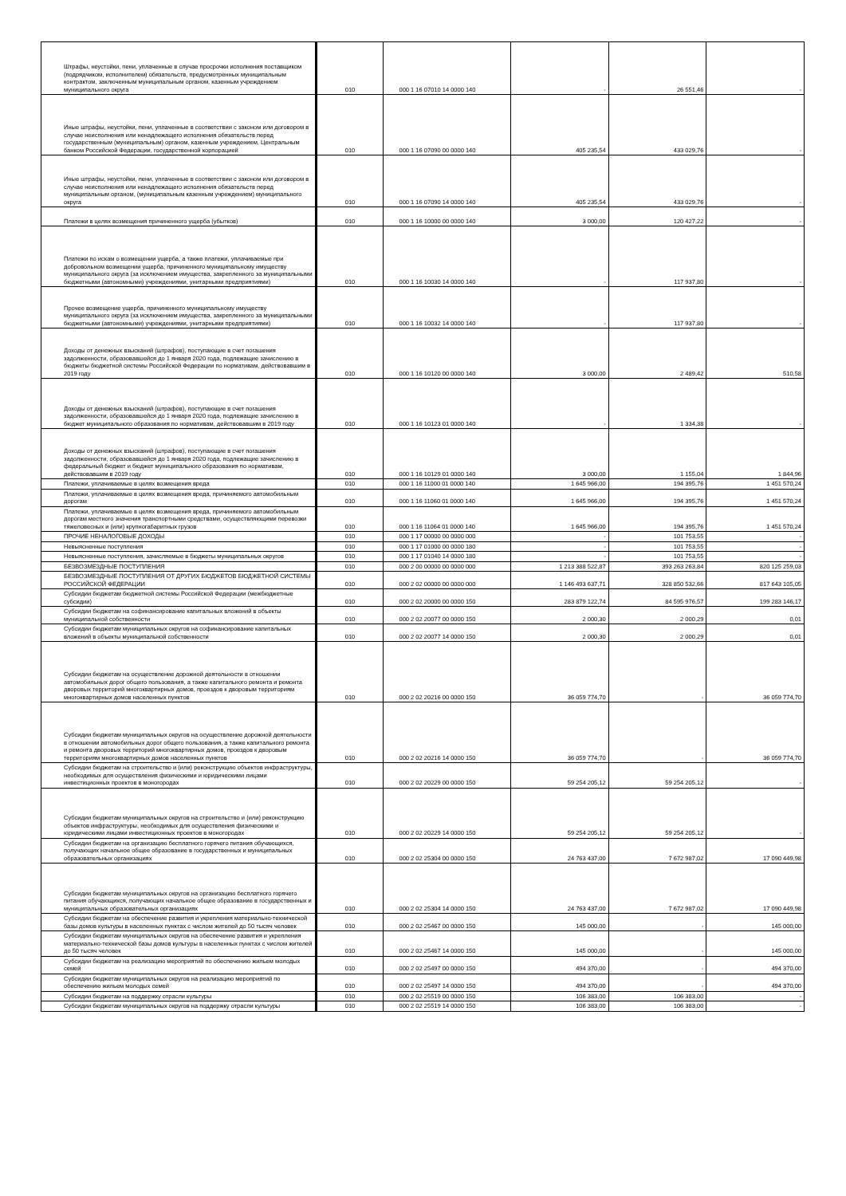| Штрафы, неустойки, пени, уплаченные в случае просрочки исполнения поставщиком (подрядчиком, исполнителем) обязательств, предусмотренных муниципальным контрактом, заключенным муниципальным органом, казенным учреждением муниципального округа | 010 | 000 1 16 07010 14 0000 140 | - | 26 551,46 | - |
| Иные штрафы, неустойки, пени, уплаченные в соответствии с законом или договором в случае неисполнения или ненадлежащего исполнения обязательств перед государственным (муниципальным) органом, казенным учреждением, Центральным банком Российской Федерации, государственной корпорацией | 010 | 000 1 16 07090 00 0000 140 | 405 235,54 | 433 029,76 | - |
| Иные штрафы, неустойки, пени, уплаченные в соответствии с законом или договором в случае неисполнения или ненадлежащего исполнения обязательств перед муниципальным органом, (муниципальным казенным учреждением) муниципального округа | 010 | 000 1 16 07090 14 0000 140 | 405 235,54 | 433 029,76 | - |
| Платежи в целях возмещения причиненного ущерба (убытков) | 010 | 000 1 16 10000 00 0000 140 | 3 000,00 | 120 427,22 | - |
| Платежи по искам о возмещении ущерба, а также платежи, уплачиваемые при добровольном возмещении ущерба, причиненного муниципальному имуществу муниципального округа (за исключением имущества, закрепленного за муниципальными бюджетными (автономными) учреждениями, унитарными предприятиями) | 010 | 000 1 16 10030 14 0000 140 | - | 117 937,80 | - |
| Прочее возмещение ущерба, причиненного муниципальному имуществу муниципального округа (за исключением имущества, закрепленного за муниципальными бюджетными (автономными) учреждениями, унитарными предприятиями) | 010 | 000 1 16 10032 14 0000 140 | - | 117 937,80 | - |
| Доходы от денежных взысканий (штрафов), поступающие в счет погашения задолженности, образовавшейся до 1 января 2020 года, подлежащие зачислению в бюджеты бюджетной системы Российской Федерации по нормативам, действовавшим в 2019 году | 010 | 000 1 16 10120 00 0000 140 | 3 000,00 | 2 489,42 | 510,58 |
| Доходы от денежных взысканий (штрафов), поступающие в счет погашения задолженности, образовавшейся до 1 января 2020 года, подлежащие зачислению в бюджет муниципального образования по нормативам, действовавшим в 2019 году | 010 | 000 1 16 10123 01 0000 140 | - | 1 334,38 | - |
| Доходы от денежных взысканий (штрафов), поступающие в счет погашения задолженности, образовавшейся до 1 января 2020 года, подлежащие зачислению в федеральный бюджет и бюджет муниципального образования по нормативам, действовавшим в 2019 году | 010 | 000 1 16 10129 01 0000 140 | 3 000,00 | 1 155,04 | 1 844,96 |
| Платежи, уплачиваемые в целях возмещения вреда | 010 | 000 1 16 11000 01 0000 140 | 1 645 966,00 | 194 395,76 | 1 451 570,24 |
| Платежи, уплачиваемые в целях возмещения вреда, причиняемого автомобильным дорогам | 010 | 000 1 16 11060 01 0000 140 | 1 645 966,00 | 194 395,76 | 1 451 570,24 |
| Платежи, уплачиваемые в целях возмещения вреда, причиняемого автомобильным дорогам местного значения транспортными средствами, осуществляющими перевозки тяжеловесных и (или) крупногабаритных грузов | 010 | 000 1 16 11064 01 0000 140 | 1 645 966,00 | 194 395,76 | 1 451 570,24 |
| ПРОЧИЕ НЕНАЛОГОВЫЕ ДОХОДЫ | 010 | 000 1 17 00000 00 0000 000 | - | 101 753,55 | - |
| Невыясненные поступления | 010 | 000 1 17 01000 00 0000 180 | - | 101 753,55 | - |
| Невыясненные поступления, зачисляемые в бюджеты муниципальных округов | 010 | 000 1 17 01040 14 0000 180 | - | 101 753,55 | - |
| БЕЗВОЗМЕЗДНЫЕ ПОСТУПЛЕНИЯ | 010 | 000 2 00 00000 00 0000 000 | 1 213 388 522,87 | 393 263 263,84 | 820 125 259,03 |
| БЕЗВОЗМЕЗДНЫЕ ПОСТУПЛЕНИЯ ОТ ДРУГИХ БЮДЖЕТОВ БЮДЖЕТНОЙ СИСТЕМЫ РОССИЙСКОЙ ФЕДЕРАЦИИ | 010 | 000 2 02 00000 00 0000 000 | 1 146 493 637,71 | 328 850 532,66 | 817 643 105,05 |
| Субсидии бюджетам бюджетной системы Российской Федерации (межбюджетные субсидии) | 010 | 000 2 02 20000 00 0000 150 | 283 879 122,74 | 84 595 976,57 | 199 283 146,17 |
| Субсидии бюджетам на софинансирование капитальных вложений в объекты муниципальной собственности | 010 | 000 2 02 20077 00 0000 150 | 2 000,30 | 2 000,29 | 0,01 |
| Субсидии бюджетам муниципальных округов на софинансирование капитальных вложений в объекты муниципальной собственности | 010 | 000 2 02 20077 14 0000 150 | 2 000,30 | 2 000,29 | 0,01 |
| Субсидии бюджетам на осуществление дорожной деятельности в отношении автомобильных дорог общего пользования, а также капитального ремонта и ремонта дворовых территорий многоквартирных домов, проездов к дворовым территориям многоквартирных домов населенных пунктов | 010 | 000 2 02 20216 00 0000 150 | 36 059 774,70 | - | 36 059 774,70 |
| Субсидии бюджетам муниципальных округов на осуществление дорожной деятельности в отношении автомобильных дорог общего пользования, а также капитального ремонта и ремонта дворовых территорий многоквартирных домов, проездов к дворовым территориям многоквартирных домов населенных пунктов | 010 | 000 2 02 20216 14 0000 150 | 36 059 774,70 | - | 36 059 774,70 |
| Субсидии бюджетам на строительство и (или) реконструкцию объектов инфраструктуры, необходимых для осуществления физическими и юридическими лицами инвестиционных проектов в моногородах | 010 | 000 2 02 20229 00 0000 150 | 59 254 205,12 | 59 254 205,12 | - |
| Субсидии бюджетам муниципальных округов на строительство и (или) реконструкцию объектов инфраструктуры, необходимых для осуществления физическими и юридическими лицами инвестиционных проектов в моногородах | 010 | 000 2 02 20229 14 0000 150 | 59 254 205,12 | 59 254 205,12 | - |
| Субсидии бюджетам на организацию бесплатного горячего питания обучающихся, получающих начальное общее образование в государственных и муниципальных образовательных организациях | 010 | 000 2 02 25304 00 0000 150 | 24 763 437,00 | 7 672 987,02 | 17 090 449,98 |
| Субсидии бюджетам муниципальных округов на организацию бесплатного горячего питания обучающихся, получающих начальное общее образование в государственных и муниципальных образовательных организациях | 010 | 000 2 02 25304 14 0000 150 | 24 763 437,00 | 7 672 987,02 | 17 090 449,98 |
| Субсидии бюджетам на обеспечение развития и укрепления материально-технической базы домов культуры в населенных пунктах с числом жителей до 50 тысяч человек | 010 | 000 2 02 25467 00 0000 150 | 145 000,00 | - | 145 000,00 |
| Субсидии бюджетам муниципальных округов на обеспечение развития и укрепления материально-технической базы домов культуры в населенных пунктах с числом жителей до 50 тысяч человек | 010 | 000 2 02 25467 14 0000 150 | 145 000,00 | - | 145 000,00 |
| Субсидии бюджетам на реализацию мероприятий по обеспечению жильем молодых семей | 010 | 000 2 02 25497 00 0000 150 | 494 370,00 | - | 494 370,00 |
| Субсидии бюджетам муниципальных округов на реализацию мероприятий по обеспечению жильем молодых семей | 010 | 000 2 02 25497 14 0000 150 | 494 370,00 | - | 494 370,00 |
| Субсидии бюджетам на поддержку отрасли культуры | 010 | 000 2 02 25519 00 0000 150 | 106 383,00 | 106 383,00 | - |
| Субсидии бюджетам муниципальных округов на поддержку отрасли культуры | 010 | 000 2 02 25519 14 0000 150 | 106 383,00 | 106 383,00 | - |